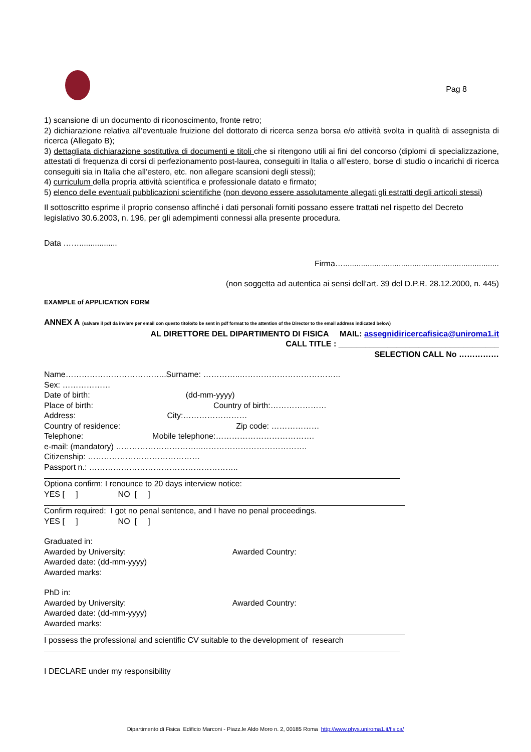Pag 8
1) scansione di un documento di riconoscimento, fronte retro;
2) dichiarazione relativa all’eventuale fruizione del dottorato di ricerca senza borsa e/o attività svolta in qualità di assegnista di ricerca (Allegato B);
3) dettagliata dichiarazione sostitutiva di documenti e titoli che si ritengono utili ai fini del concorso (diplomi di specializzazione, attestati di frequenza di corsi di perfezionamento post-laurea, conseguiti in Italia o all’estero, borse di studio o incarichi di ricerca conseguiti sia in Italia che all’estero, etc. non allegare scansioni degli stessi);
4) curriculum della propria attività scientifica e professionale datato e firmato;
5) elenco delle eventuali pubblicazioni scientifiche (non devono essere assolutamente allegati gli estratti degli articoli stessi)
Il sottoscritto esprime il proprio consenso affinché i dati personali forniti possano essere trattati nel rispetto del Decreto legislativo 30.6.2003, n. 196, per gli adempimenti connessi alla presente procedura.
Data …….................
Firma…......................................................................
(non soggetta ad autentica ai sensi dell’art. 39 del D.P.R. 28.12.2000, n. 445)
EXAMPLE of APPLICATION FORM
ANNEX A (salvare il pdf da inviare per email con questo titolo/to be sent in pdf format to the attention of the Director to the email address indicated below)
AL DIRETTORE DEL DIPARTIMENTO DI FISICA MAIL: assegnidiricercafisica@uniroma1.it
CALL TITLE : ____________________________________
SELECTION CALL No ……………
Name………………………………..Surname: …………..………………………………..
Sex: ………………
Date of birth: (dd-mm-yyyy)
Place of birth: Country of birth:…………………
Address: City:……………………
Country of residence: Zip code: ………………
Telephone: Mobile telephone:……………………………….
e-mail: (mandatory) …………………………..………………………………….
Citizenship: ……………………………………
Passport n.: ………………………………………………..
Optiona confirm: I renounce to 20 days interview notice:
YES [ ] NO [ ]
Confirm required: I got no penal sentence, and I have no penal proceedings.
YES [ ] NO [ ]
Graduated in:
Awarded by University: Awarded Country:
Awarded date: (dd-mm-yyyy)
Awarded marks:
PhD in:
Awarded by University: Awarded Country:
Awarded date: (dd-mm-yyyy)
Awarded marks:
I possess the professional and scientific CV suitable to the development of research
I DECLARE under my responsibility
Dipartimento di Fisica Edificio Marconi - Piazz.le Aldo Moro n. 2, 00185 Roma http://www.phys.uniroma1.it/fisica/